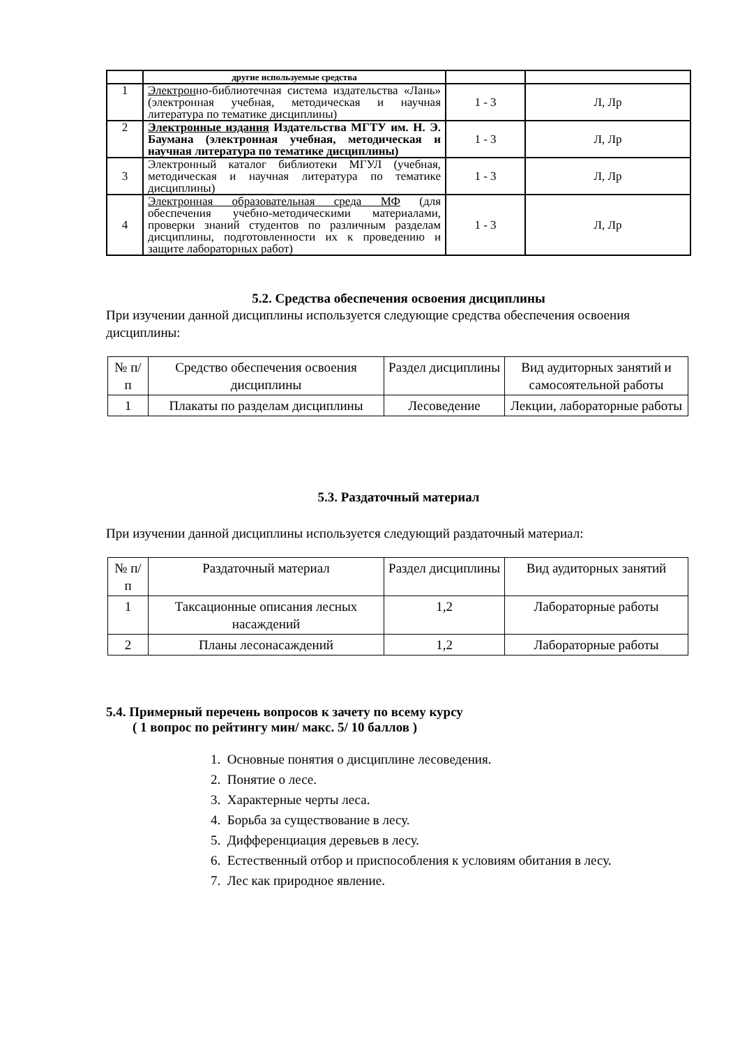| | другие используемые средства | | |
| 1 | Электрон но-библиотечная система издательства «Лань» (электронная учебная, методическая и научная литература по тематике дисциплины) | 1 - 3 | Л, Лр |
| 2 | Электронные издания Издательства МГТУ им. Н. Э. Баумана (электронная учебная, методическая и научная литература по тематике дисциплины) | 1 - 3 | Л, Лр |
| 3 | Электронный каталог библиотеки МГУЛ (учебная, методическая и научная литература по тематике дисциплины) | 1 - 3 | Л, Лр |
| 4 | Электронная образовательная среда МФ (для обеспечения учебно-методическими материалами, проверки знаний студентов по различным разделам дисциплины, подготовленности их к проведению и защите лабораторных работ) | 1 - 3 | Л, Лр |
5.2. Средства обеспечения освоения дисциплины
При изучении данной дисциплины используется следующие средства обеспечения освоения дисциплины:
| № п/п | Средство обеспечения освоения дисциплины | Раздел дисциплины | Вид аудиторных занятий и самосоятельной работы |
| --- | --- | --- | --- |
| 1 | Плакаты по разделам дисциплины | Лесоведение | Лекции, лабораторные работы |
5.3. Раздаточный материал
При изучении данной дисциплины используется следующий раздаточный материал:
| № п/п | Раздаточный материал | Раздел дисциплины | Вид аудиторных занятий |
| --- | --- | --- | --- |
| 1 | Таксационные описания лесных насаждений | 1,2 | Лабораторные работы |
| 2 | Планы лесонасаждений | 1,2 | Лабораторные работы |
5.4. Примерный перечень вопросов к зачету по всему курсу
( 1 вопрос по рейтингу мин/ макс. 5/ 10 баллов )
1. Основные понятия о дисциплине лесоведения.
2. Понятие о лесе.
3. Характерные черты леса.
4. Борьба за существование в лесу.
5. Дифференциация деревьев в лесу.
6. Естественный отбор и приспособления к условиям обитания в лесу.
7. Лес как природное явление.